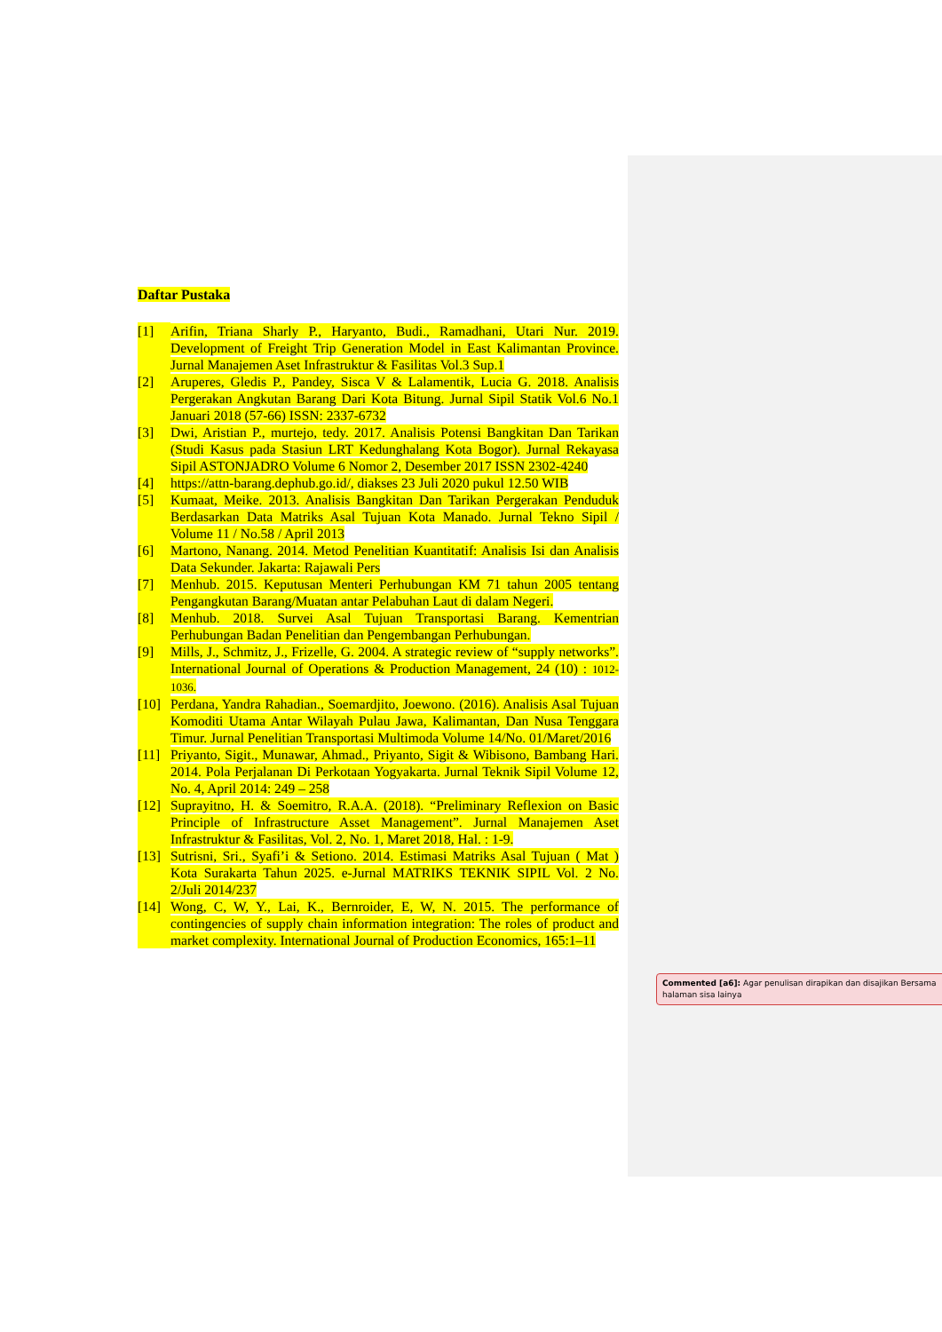Daftar Pustaka
[1] Arifin, Triana Sharly P., Haryanto, Budi., Ramadhani, Utari Nur. 2019. Development of Freight Trip Generation Model in East Kalimantan Province. Jurnal Manajemen Aset Infrastruktur & Fasilitas Vol.3 Sup.1
[2] Aruperes, Gledis P., Pandey, Sisca V & Lalamentik, Lucia G. 2018. Analisis Pergerakan Angkutan Barang Dari Kota Bitung. Jurnal Sipil Statik Vol.6 No.1 Januari 2018 (57-66) ISSN: 2337-6732
[3] Dwi, Aristian P., murtejo, tedy. 2017. Analisis Potensi Bangkitan Dan Tarikan (Studi Kasus pada Stasiun LRT Kedunghalang Kota Bogor). Jurnal Rekayasa Sipil ASTONJADRO Volume 6 Nomor 2, Desember 2017 ISSN 2302-4240
[4] https://attn-barang.dephub.go.id/, diakses 23 Juli 2020 pukul 12.50 WIB
[5] Kumaat, Meike. 2013. Analisis Bangkitan Dan Tarikan Pergerakan Penduduk Berdasarkan Data Matriks Asal Tujuan Kota Manado. Jurnal Tekno Sipil / Volume 11 / No.58 / April 2013
[6] Martono, Nanang. 2014. Metod Penelitian Kuantitatif: Analisis Isi dan Analisis Data Sekunder. Jakarta: Rajawali Pers
[7] Menhub. 2015. Keputusan Menteri Perhubungan KM 71 tahun 2005 tentang Pengangkutan Barang/Muatan antar Pelabuhan Laut di dalam Negeri.
[8] Menhub. 2018. Survei Asal Tujuan Transportasi Barang. Kementrian Perhubungan Badan Penelitian dan Pengembangan Perhubungan.
[9] Mills, J., Schmitz, J., Frizelle, G. 2004. A strategic review of “supply networks”. International Journal of Operations & Production Management, 24 (10) : 1012-1036.
[10] Perdana, Yandra Rahadian., Soemardjito, Joewono. (2016). Analisis Asal Tujuan Komoditi Utama Antar Wilayah Pulau Jawa, Kalimantan, Dan Nusa Tenggara Timur. Jurnal Penelitian Transportasi Multimoda Volume 14/No. 01/Maret/2016
[11] Priyanto, Sigit., Munawar, Ahmad., Priyanto, Sigit & Wibisono, Bambang Hari. 2014. Pola Perjalanan Di Perkotaan Yogyakarta. Jurnal Teknik Sipil Volume 12, No. 4, April 2014: 249 – 258
[12] Suprayitno, H. & Soemitro, R.A.A. (2018). “Preliminary Reflexion on Basic Principle of Infrastructure Asset Management”. Jurnal Manajemen Aset Infrastruktur & Fasilitas, Vol. 2, No. 1, Maret 2018, Hal. : 1-9.
[13] Sutrisni, Sri., Syafi’i & Setiono. 2014. Estimasi Matriks Asal Tujuan ( Mat ) Kota Surakarta Tahun 2025. e-Jurnal MATRIKS TEKNIK SIPIL Vol. 2 No. 2/Juli 2014/237
[14] Wong, C, W, Y., Lai, K., Bernroider, E, W, N. 2015. The performance of contingencies of supply chain information integration: The roles of product and market complexity. International Journal of Production Economics, 165:1–11
Commented [a6]: Agar penulisan dirapikan dan disajikan Bersama halaman sisa lainya